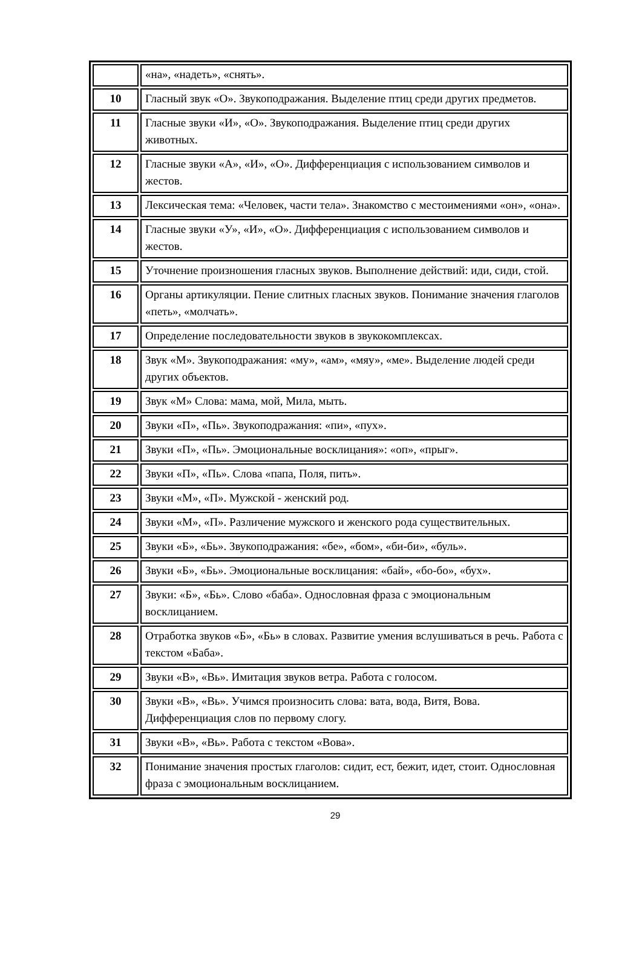| | «на», «надеть», «снять». |
| 10 | Гласный звук «О». Звукоподражания. Выделение птиц среди других предметов. |
| 11 | Гласные звуки «И», «О». Звукоподражания. Выделение птиц среди других животных. |
| 12 | Гласные звуки «А», «И», «О». Дифференциация с использованием символов и жестов. |
| 13 | Лексическая тема: «Человек, части тела». Знакомство с местоимениями «он», «она». |
| 14 | Гласные звуки «У», «И», «О». Дифференциация с использованием символов и жестов. |
| 15 | Уточнение произношения гласных звуков. Выполнение действий: иди, сиди, стой. |
| 16 | Органы артикуляции. Пение слитных гласных звуков. Понимание значения глаголов «петь», «молчать». |
| 17 | Определение последовательности звуков в звукокомплексах. |
| 18 | Звук «М». Звукоподражания: «му», «ам», «мяу», «ме». Выделение людей среди других объектов. |
| 19 | Звук «М» Слова: мама, мой, Мила, мыть. |
| 20 | Звуки «П», «Пь». Звукоподражания: «пи», «пух». |
| 21 | Звуки «П», «Пь». Эмоциональные восклицания»: «оп», «прыг». |
| 22 | Звуки «П», «Пь». Слова «папа, Поля, пить». |
| 23 | Звуки «М», «П». Мужской - женский род. |
| 24 | Звуки «М», «П». Различение мужского и женского рода существительных. |
| 25 | Звуки «Б», «Бь». Звукоподражания: «бе», «бом», «би-би», «буль». |
| 26 | Звуки «Б», «Бь». Эмоциональные восклицания: «бай», «бо-бо», «бух». |
| 27 | Звуки: «Б», «Бь». Слово «баба». Однословная фраза с эмоциональным восклицанием. |
| 28 | Отработка звуков «Б», «Бь» в словах. Развитие умения вслушиваться в речь. Работа с текстом «Баба». |
| 29 | Звуки «В», «Вь». Имитация звуков ветра. Работа с голосом. |
| 30 | Звуки «В», «Вь». Учимся произносить слова: вата, вода, Витя, Вова. Дифференциация слов по первому слогу. |
| 31 | Звуки «В», «Вь». Работа с текстом «Вова». |
| 32 | Понимание значения простых глаголов: сидит, ест, бежит, идет, стоит. Однословная фраза с эмоциональным восклицанием. |
29